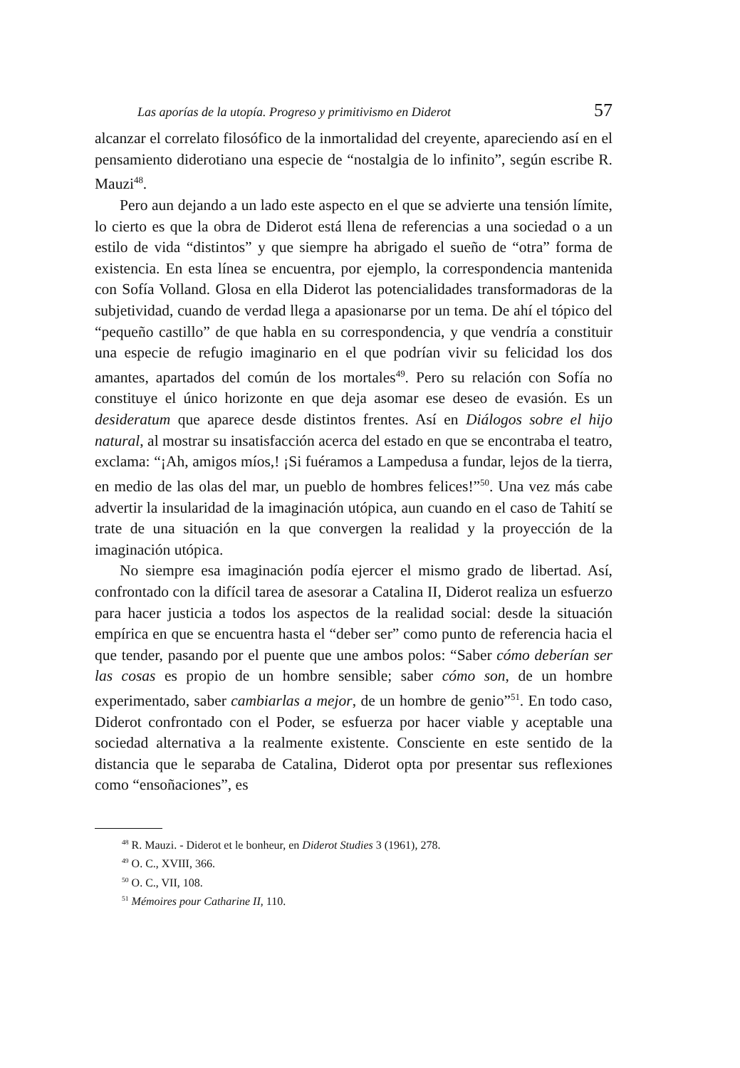Las aporías de la utopía. Progreso y primitivismo en Diderot 57
alcanzar el correlato filosófico de la inmortalidad del creyente, apareciendo así en el pensamiento diderotiano una especie de “nostalgia de lo infinito”, según escribe R. Mauzi<sup>48</sup>.
Pero aun dejando a un lado este aspecto en el que se advierte una tensión límite, lo cierto es que la obra de Diderot está llena de referencias a una sociedad o a un estilo de vida “distintos” y que siempre ha abrigado el sueño de “otra” forma de existencia. En esta línea se encuentra, por ejemplo, la correspondencia mantenida con Sofía Volland. Glosa en ella Diderot las potencialidades transformadoras de la subjetividad, cuando de verdad llega a apasionarse por un tema. De ahí el tópico del “pequeño castillo” de que habla en su correspondencia, y que vendría a constituir una especie de refugio imaginario en el que podrían vivir su felicidad los dos amantes, apartados del común de los mortales<sup>49</sup>. Pero su relación con Sofía no constituye el único horizonte en que deja asomar ese deseo de evasión. Es un desideratum que aparece desde distintos frentes. Así en Diálogos sobre el hijo natural, al mostrar su insatisfacción acerca del estado en que se encontraba el teatro, exclama: “¡Ah, amigos míos,! ¡Si fuéramos a Lampedusa a fundar, lejos de la tierra, en medio de las olas del mar, un pueblo de hombres felices!”<sup>50</sup>. Una vez más cabe advertir la insularidad de la imaginación utópica, aun cuando en el caso de Tahití se trate de una situación en la que convergen la realidad y la proyección de la imaginación utópica.
No siempre esa imaginación podía ejercer el mismo grado de libertad. Así, confrontado con la difícil tarea de asesorar a Catalina II, Diderot realiza un esfuerzo para hacer justicia a todos los aspectos de la realidad social: desde la situación empírica en que se encuentra hasta el “deber ser” como punto de referencia hacia el que tender, pasando por el puente que une ambos polos: “Saber cómo deberían ser las cosas es propio de un hombre sensible; saber cómo son, de un hombre experimentado, saber cambiarlas a mejor, de un hombre de genio”<sup>51</sup>. En todo caso, Diderot confrontado con el Poder, se esfuerza por hacer viable y aceptable una sociedad alternativa a la realmente existente. Consciente en este sentido de la distancia que le separaba de Catalina, Diderot opta por presentar sus reflexiones como “ensoñaciones”, es
<sup>48</sup> R. Mauzi. - Diderot et le bonheur, en Diderot Studies 3 (1961), 278.
<sup>49</sup> O. C., XVIII, 366.
<sup>50</sup> O. C., VII, 108.
<sup>51</sup> Mémoires pour Catharine II, 110.